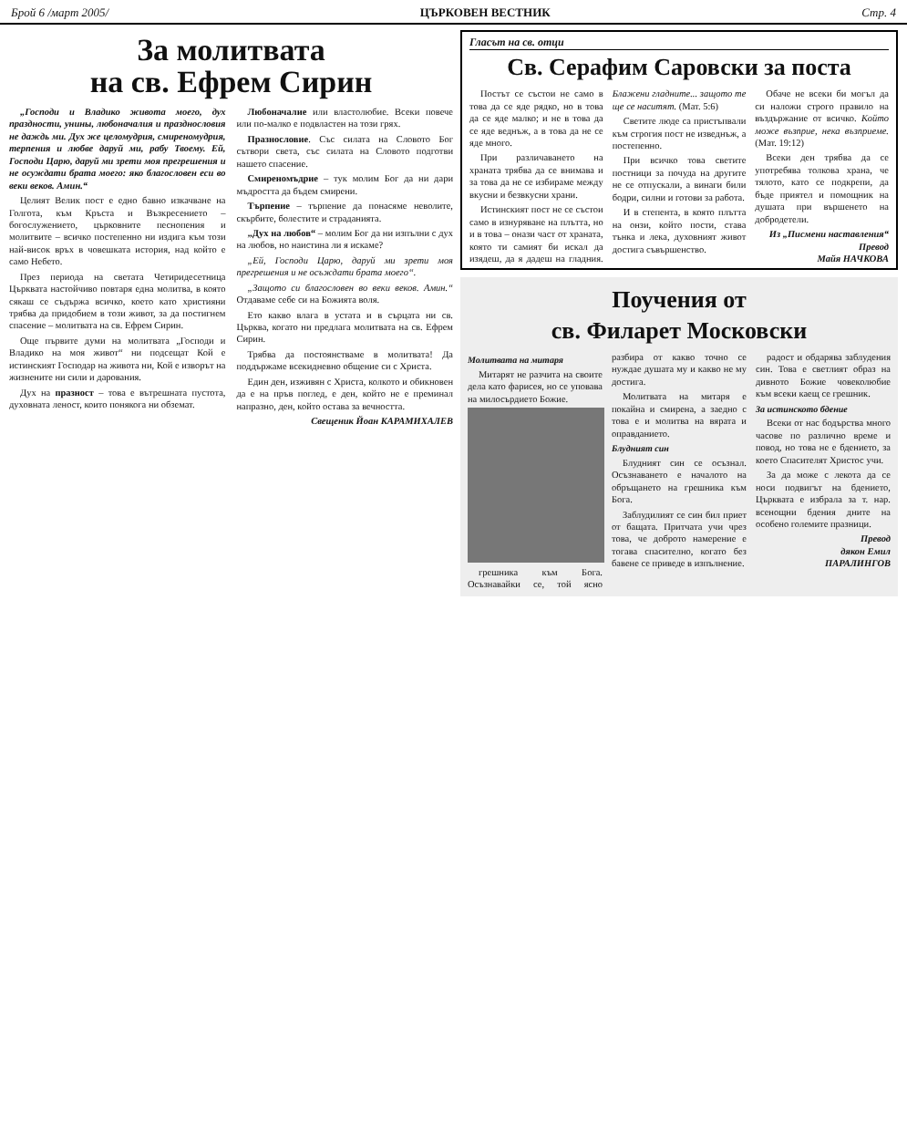Брой 6 /март 2005/ ЦЪРКОВЕН ВЕСТНИК Стр. 4
За молитвата
на св. Ефрем Сирин
„Господи и Владико живота моего, дух праздности, унины, любоначалия и празднословия не даждь ми. Дух же целомудрия, смиреномудрия, терпения и любве даруй ми, рабу Твоему. Ей, Господи Царю, даруй ми зрети моя прегрешения и не осуждати брата моего: яко благословен еси во веки веков. Амин.“
Целият Велик пост е едно бавно изкачване на Голгота, към Кръста и Възкресението – богослужението, църковните песнопения и молитвите – всичко постепенно ни издига към този най-висок връх в човешката история, над който е само Небето.
През периода на светата Четиридесетница Църквата настойчиво повтаря една молитва, в която сякаш се съдържа всичко, което като християни трябва да придобием в този живот, за да постигнем спасение – молитвата на св. Ефрем Сирин.
Още първите думи на молитвата „Господи и Владико на моя живот“ ни подсещат Кой е истинският Господар на живота ни, Кой е изворът на жизнените ни сили и дарования.
Дух на празност – това е вътрешната пустота, духовната леност, които понякога ни обземат.
Любоначалие или властолюбие. Всеки повече или по-малко е подвластен на този грях.
Празнословие. Със силата на Словото Бог сътвори света, със силата на Словото подготви нашето спасение.
Смиреномъдрие – тук молим Бог да ни дари мъдростта да бъдем смирени.
Търпение – търпение да понасяме неволите, скърбите, болестите и страданията.
„Дух на любов“ – молим Бог да ни изпълни с дух на любов, но наистина ли я искаме?
„Ей, Господи Царю, даруй ми зрети моя прегрешения и не осъждати брата моего“.
„Защото си благословен во веки веков. Амин.“ Отдаваме себе си на Божията воля.
Ето какво влага в устата и в сърцата ни св. Църква, когато ни предлага молитвата на св. Ефрем Сирин.
Трябва да постоянстваме в молитвата! Да поддържаме всекидневно общение си с Христа.
Един ден, изживян с Христа, колкото и обикновен да е на пръв поглед, е ден, който не е преминал напразно, ден, който остава за вечността.
Свещеник Йоан КАРАМИХАЛЕВ
Гласът на св. отци
Св. Серафим Саровски за поста
Постът се състои не само в това да се яде рядко, но в това да се яде малко; и не в това да се яде веднъж, а в това да не се яде много.
При различаването на храната трябва да се внимава и за това да не се избираме между вкусни и безвкусни храни.
Истинският пост не се състои само в изнуряване на плътта, но и в това – онази част от храната, която ти самият би искал да изядеш, да я дадеш на гладния. Блажени гладните... защото те ще се наситят. (Мат. 5:6)
Светите люде са пристъпвали към строгия пост не изведнъж, а постепенно.
При всичко това светите постници за почуда на другите не се отпускали, а винаги били бодри, силни и готови за работа.
И в степента, в която плътта на онзи, който пости, става тънка и лека, духовният живот достига съвършенство.
Обаче не всеки би могъл да си наложи строго правило на въздържание от всичко. Който може възприе, нека възприеме. (Мат. 19:12)
Всеки ден трябва да се употребява толкова храна, че тялото, като се подкрепи, да бъде приятел и помощник на душата при вършенето на добродетели.
Из „Писмени наставления“
Превод
Майя НАЧКОВА
Поучения от
св. Филарет Московски
Молитвата на митаря
Митарят не разчита на своите дела като фарисея, но се уповава на милосърдието Божие.
грешника към Бога. Осъзнавайки се, той ясно разбира от какво точно се нуждае душата му и какво не му достига.
Молитвата на митаря е покайна и смирена, а заедно с това е и молитва на вярата и оправданието.
Блудният син
Блудният син се осъзнал. Осъзнаването е началото на обръщането на грешника към Бога.
Заблудилият се син бил приет от бащата. Притчата учи чрез това, че доброто намерение е тогава спасително, когато без бавене се приведе в изпълнение.
радост и обдарява заблудения син. Това е светлият образ на дивното Божие човеколюбие към всеки каещ се грешник.
За истинското бдение
Всеки от нас бодърства много часове по различно време и повод, но това не е бдението, за което Спасителят Христос учи.
За да може с лекота да се носи подвигът на бдението, Църквата е избрала за т. нар. всенощни бдения дните на особено големите празници.
Превод
дякон Емил
ПАРАЛИНГОВ